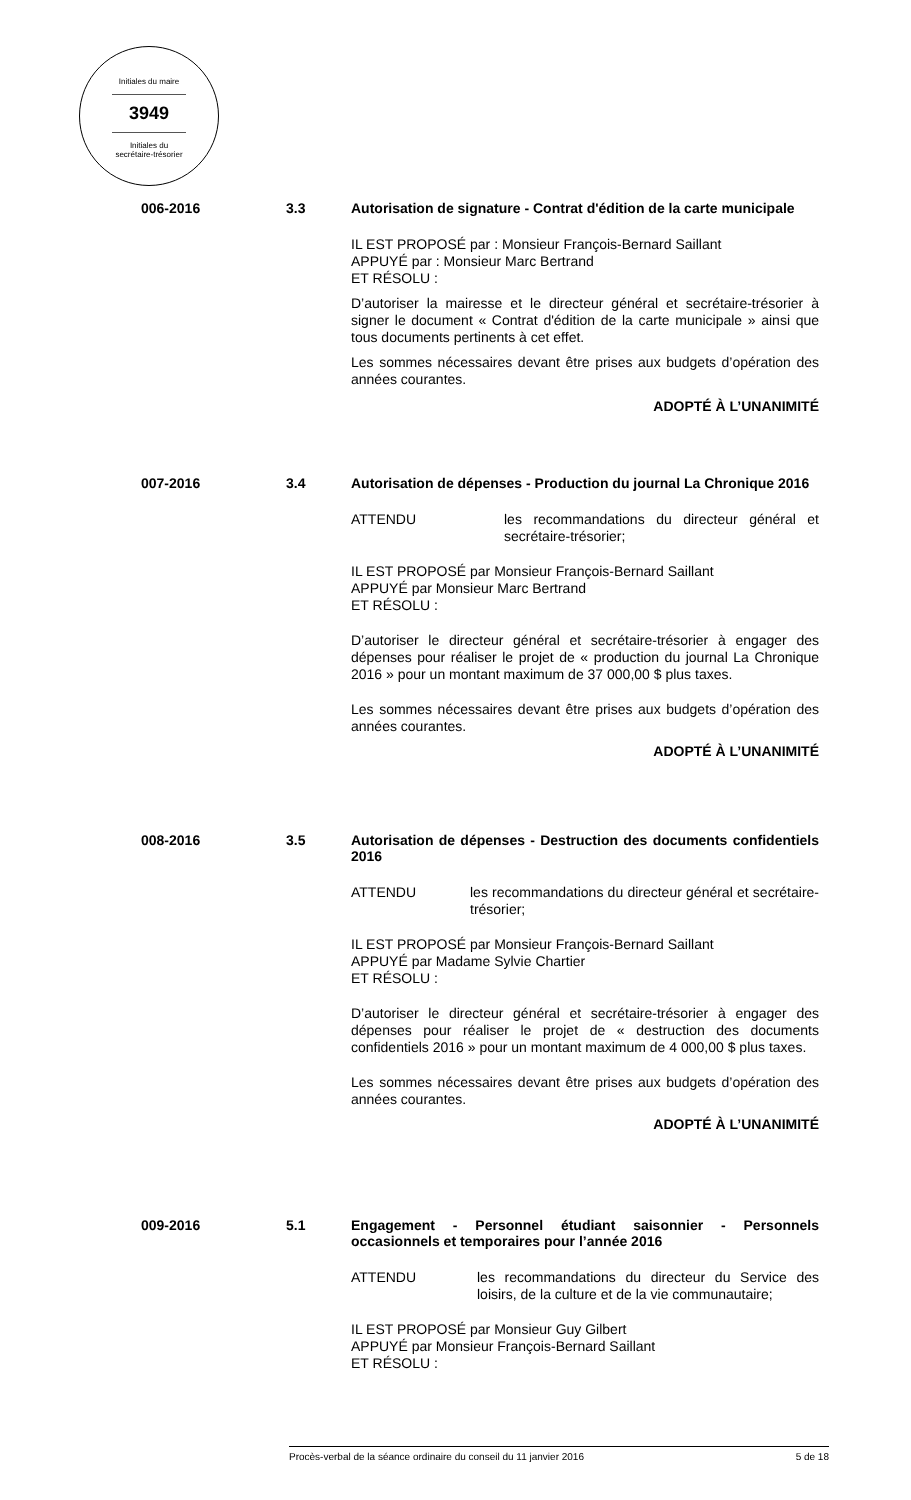Initiales du maire
3949
Initiales du
secrétaire-trésorier
006-2016 3.3 Autorisation de signature - Contrat d'édition de la carte municipale
IL EST PROPOSÉ par : Monsieur François-Bernard Saillant
APPUYÉ par : Monsieur Marc Bertrand
ET RÉSOLU :
D’autoriser la mairesse et le directeur général et secrétaire-trésorier à signer le document « Contrat d'édition de la carte municipale » ainsi que tous documents pertinents à cet effet.
Les sommes nécessaires devant être prises aux budgets d’opération des années courantes.
ADOPTÉ À L’UNANIMITÉ
007-2016 3.4 Autorisation de dépenses - Production du journal La Chronique 2016
ATTENDU les recommandations du directeur général et secrétaire-trésorier;
IL EST PROPOSÉ par Monsieur François-Bernard Saillant
APPUYÉ par Monsieur Marc Bertrand
ET RÉSOLU :
D’autoriser le directeur général et secrétaire-trésorier à engager des dépenses pour réaliser le projet de « production du journal La Chronique 2016 » pour un montant maximum de 37 000,00 $ plus taxes.
Les sommes nécessaires devant être prises aux budgets d’opération des années courantes.
ADOPTÉ À L’UNANIMITÉ
008-2016 3.5 Autorisation de dépenses - Destruction des documents confidentiels 2016
ATTENDU les recommandations du directeur général et secrétaire-trésorier;
IL EST PROPOSÉ par Monsieur François-Bernard Saillant
APPUYÉ par Madame Sylvie Chartier
ET RÉSOLU :
D’autoriser le directeur général et secrétaire-trésorier à engager des dépenses pour réaliser le projet de « destruction des documents confidentiels 2016 » pour un montant maximum de 4 000,00 $ plus taxes.
Les sommes nécessaires devant être prises aux budgets d’opération des années courantes.
ADOPTÉ À L’UNANIMITÉ
009-2016 5.1 Engagement - Personnel étudiant saisonnier - Personnels occasionnels et temporaires pour l’année 2016
ATTENDU les recommandations du directeur du Service des loisirs, de la culture et de la vie communautaire;
IL EST PROPOSÉ par Monsieur Guy Gilbert
APPUYÉ par Monsieur François-Bernard Saillant
ET RÉSOLU :
Procès-verbal de la séance ordinaire du conseil du 11 janvier 2016 5 de 18